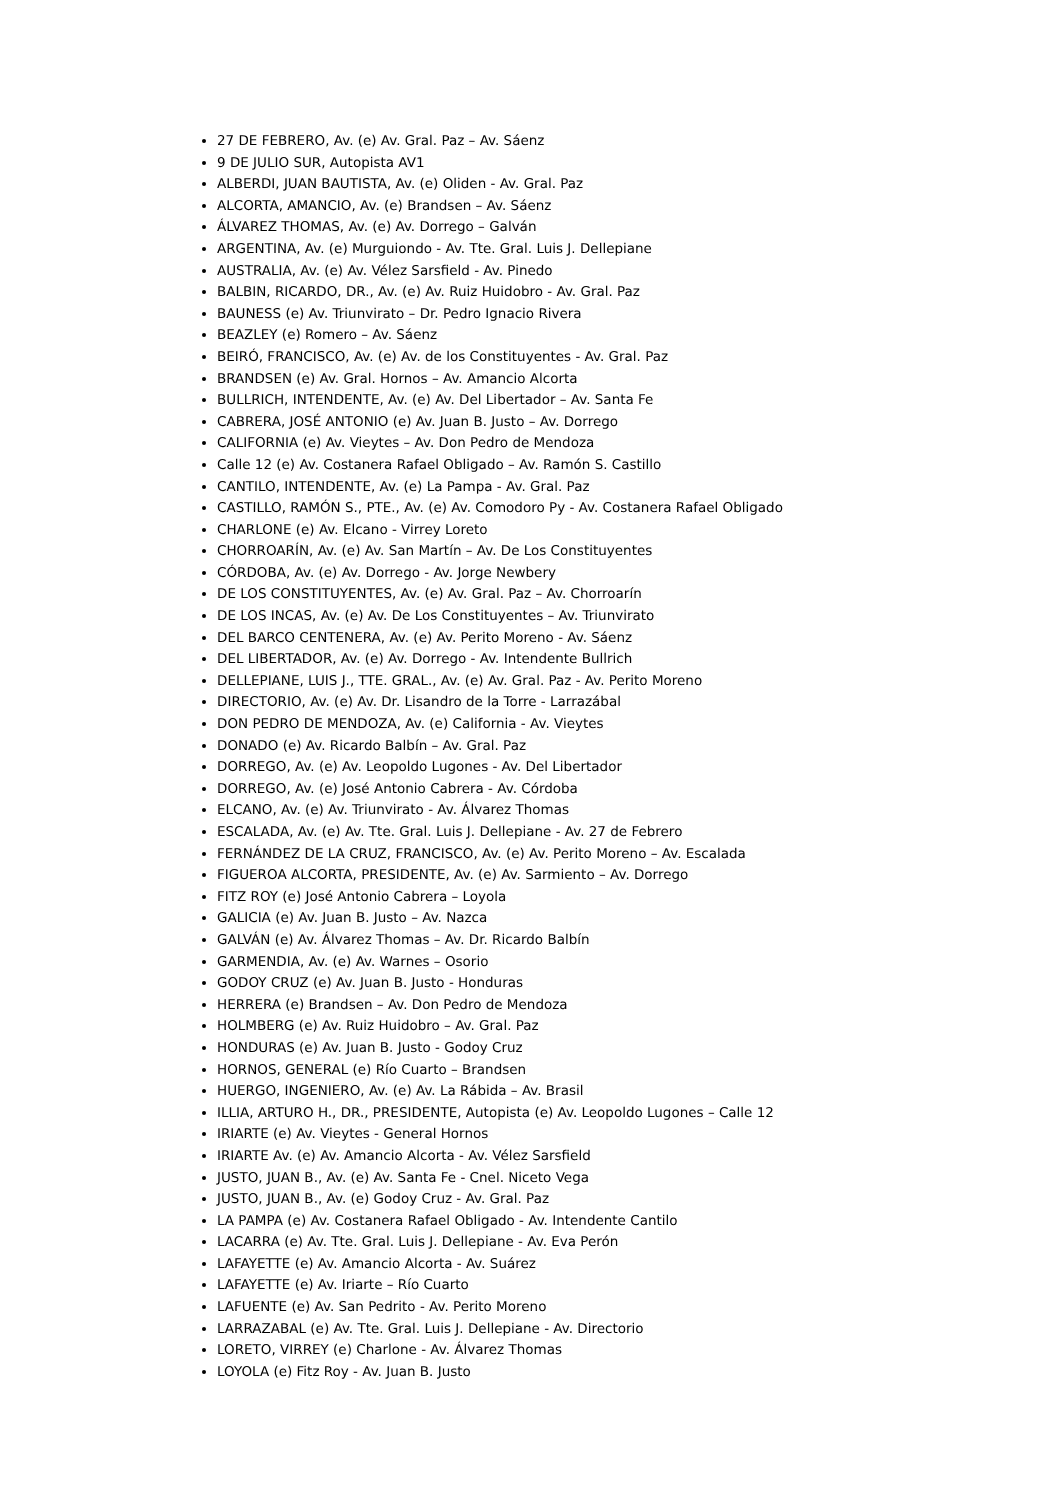27 DE FEBRERO, Av. (e) Av. Gral. Paz – Av. Sáenz
9 DE JULIO SUR, Autopista AV1
ALBERDI, JUAN BAUTISTA, Av. (e) Oliden - Av. Gral. Paz
ALCORTA, AMANCIO, Av. (e) Brandsen – Av. Sáenz
ÁLVAREZ THOMAS, Av. (e) Av. Dorrego – Galván
ARGENTINA, Av. (e) Murguiondo - Av. Tte. Gral. Luis J. Dellepiane
AUSTRALIA, Av. (e) Av. Vélez Sarsfield - Av. Pinedo
BALBIN, RICARDO, DR., Av. (e) Av. Ruiz Huidobro - Av. Gral. Paz
BAUNESS (e) Av. Triunvirato – Dr. Pedro Ignacio Rivera
BEAZLEY (e) Romero – Av. Sáenz
BEIRÓ, FRANCISCO, Av. (e) Av. de los Constituyentes - Av. Gral. Paz
BRANDSEN (e) Av. Gral. Hornos – Av. Amancio Alcorta
BULLRICH, INTENDENTE, Av. (e) Av. Del Libertador – Av. Santa Fe
CABRERA, JOSÉ ANTONIO (e) Av. Juan B. Justo – Av. Dorrego
CALIFORNIA (e) Av. Vieytes – Av. Don Pedro de Mendoza
Calle 12 (e) Av. Costanera Rafael Obligado – Av. Ramón S. Castillo
CANTILO, INTENDENTE, Av. (e) La Pampa - Av. Gral. Paz
CASTILLO, RAMÓN S., PTE., Av. (e) Av. Comodoro Py - Av. Costanera Rafael Obligado
CHARLONE (e) Av. Elcano - Virrey Loreto
CHORROARÍN, Av. (e) Av. San Martín – Av. De Los Constituyentes
CÓRDOBA, Av. (e) Av. Dorrego - Av. Jorge Newbery
DE LOS CONSTITUYENTES, Av. (e) Av. Gral. Paz – Av. Chorroarín
DE LOS INCAS, Av. (e) Av. De Los Constituyentes – Av. Triunvirato
DEL BARCO CENTENERA, Av. (e) Av. Perito Moreno - Av. Sáenz
DEL LIBERTADOR, Av. (e) Av. Dorrego - Av. Intendente Bullrich
DELLEPIANE, LUIS J., TTE. GRAL., Av. (e) Av. Gral. Paz - Av. Perito Moreno
DIRECTORIO, Av. (e) Av. Dr. Lisandro de la Torre - Larrazábal
DON PEDRO DE MENDOZA, Av. (e) California - Av. Vieytes
DONADO (e) Av. Ricardo Balbín – Av. Gral. Paz
DORREGO, Av. (e) Av. Leopoldo Lugones - Av. Del Libertador
DORREGO, Av. (e) José Antonio Cabrera - Av. Córdoba
ELCANO, Av. (e) Av. Triunvirato - Av. Álvarez Thomas
ESCALADA, Av. (e) Av. Tte. Gral. Luis J. Dellepiane - Av. 27 de Febrero
FERNÁNDEZ DE LA CRUZ, FRANCISCO, Av. (e) Av. Perito Moreno – Av. Escalada
FIGUEROA ALCORTA, PRESIDENTE, Av. (e) Av. Sarmiento – Av. Dorrego
FITZ ROY (e) José Antonio Cabrera – Loyola
GALICIA (e) Av. Juan B. Justo – Av. Nazca
GALVÁN (e) Av. Álvarez Thomas – Av. Dr. Ricardo Balbín
GARMENDIA, Av. (e) Av. Warnes – Osorio
GODOY CRUZ (e) Av. Juan B. Justo - Honduras
HERRERA (e) Brandsen – Av. Don Pedro de Mendoza
HOLMBERG (e) Av. Ruiz Huidobro – Av. Gral. Paz
HONDURAS (e) Av. Juan B. Justo - Godoy Cruz
HORNOS, GENERAL (e) Río Cuarto – Brandsen
HUERGO, INGENIERO, Av. (e) Av. La Rábida – Av. Brasil
ILLIA, ARTURO H., DR., PRESIDENTE, Autopista (e) Av. Leopoldo Lugones – Calle 12
IRIARTE (e) Av. Vieytes - General Hornos
IRIARTE Av. (e) Av. Amancio Alcorta - Av. Vélez Sarsfield
JUSTO, JUAN B., Av. (e) Av. Santa Fe - Cnel. Niceto Vega
JUSTO, JUAN B., Av. (e) Godoy Cruz - Av. Gral. Paz
LA PAMPA (e) Av. Costanera Rafael Obligado - Av. Intendente Cantilo
LACARRA (e) Av. Tte. Gral. Luis J. Dellepiane - Av. Eva Perón
LAFAYETTE (e) Av. Amancio Alcorta - Av. Suárez
LAFAYETTE (e) Av. Iriarte – Río Cuarto
LAFUENTE (e) Av. San Pedrito - Av. Perito Moreno
LARRAZABAL (e) Av. Tte. Gral. Luis J. Dellepiane - Av. Directorio
LORETO, VIRREY (e) Charlone - Av. Álvarez Thomas
LOYOLA (e) Fitz Roy - Av. Juan B. Justo